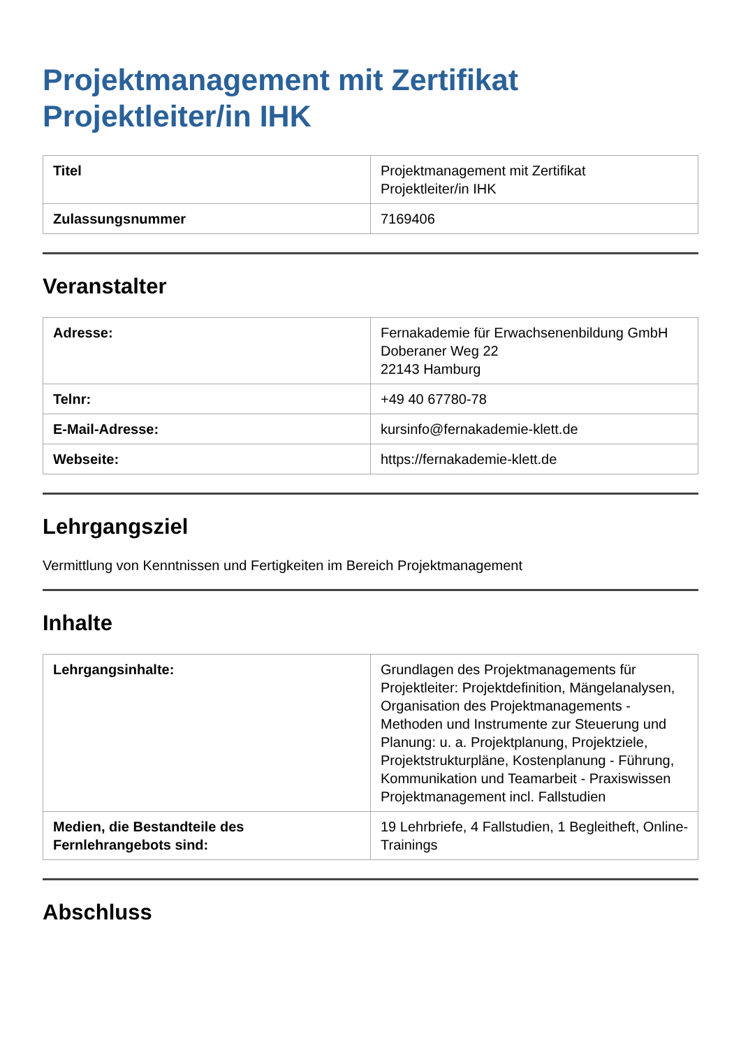Projektmanagement mit Zertifikat Projektleiter/in IHK
| Titel | Projektmanagement mit Zertifikat Projektleiter/in IHK |
| Zulassungsnummer | 7169406 |
Veranstalter
| Adresse: | Fernakademie für Erwachsenenbildung GmbH Doberaner Weg 22 22143 Hamburg |
| Telnr: | +49 40 67780-78 |
| E-Mail-Adresse: | kursinfo@fernakademie-klett.de |
| Webseite: | https://fernakademie-klett.de |
Lehrgangsziel
Vermittlung von Kenntnissen und Fertigkeiten im Bereich Projektmanagement
Inhalte
| Lehrgangsinhalte: | Grundlagen des Projektmanagements für Projektleiter: Projektdefinition, Mängelanalysen, Organisation des Projektmanagements - Methoden und Instrumente zur Steuerung und Planung: u. a. Projektplanung, Projektziele, Projektstrukturpläne, Kostenplanung - Führung, Kommunikation und Teamarbeit - Praxiswissen Projektmanagement incl. Fallstudien |
| Medien, die Bestandteile des Fernlehrangebots sind: | 19 Lehrbriefe, 4 Fallstudien, 1 Begleitheft, Online-Trainings |
Abschluss